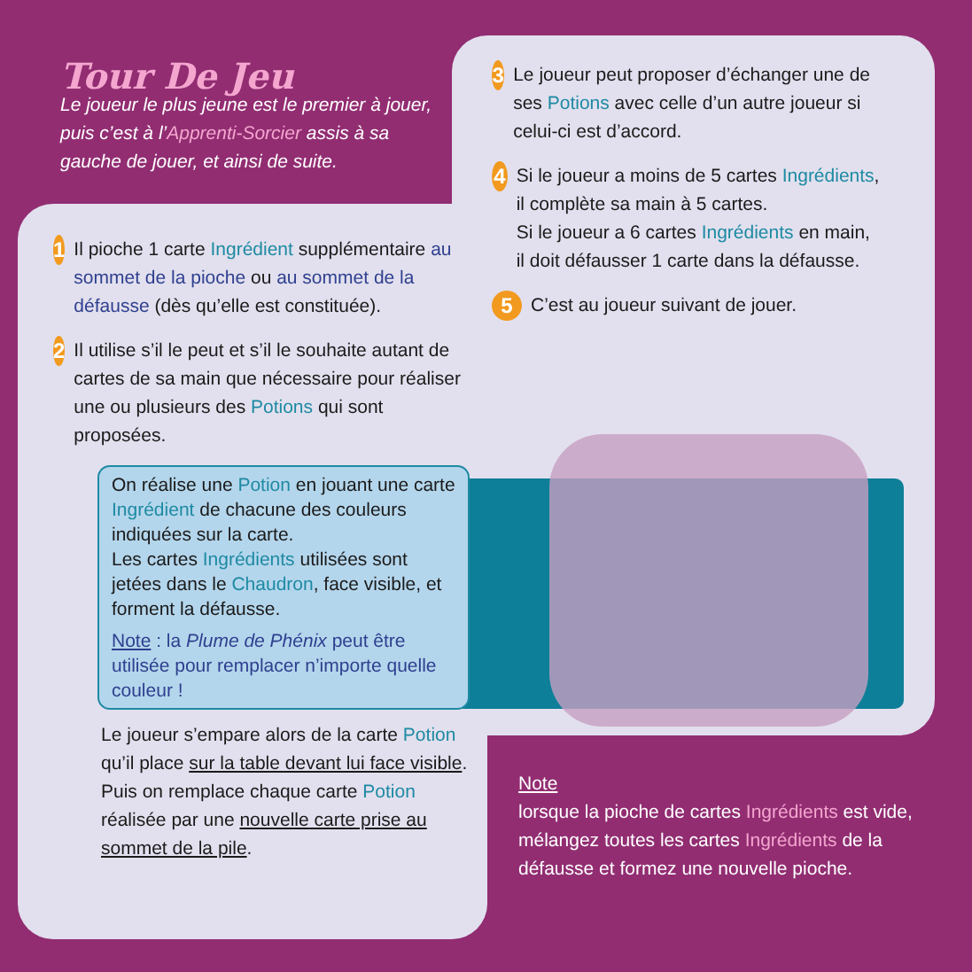Tour De Jeu
Le joueur le plus jeune est le premier à jouer, puis c’est à l’Apprenti-Sorcier assis à sa gauche de jouer, et ainsi de suite.
1
Il pioche 1 carte Ingrédient supplémentaire au sommet de la pioche ou au sommet de la défausse (dès qu’elle est constituée).
2
Il utilise s’il le peut et s’il le souhaite autant de cartes de sa main que nécessaire pour réaliser une ou plusieurs des Potions qui sont proposées.
On réalise une Potion en jouant une carte Ingrédient de chacune des couleurs indiquées sur la carte.
Les cartes Ingrédients utilisées sont jetées dans le Chaudron, face visible, et forment la défausse.
Note : la Plume de Phénix peut être utilisée pour remplacer n’importe quelle couleur !
Le joueur s’empare alors de la carte Potion qu’il place sur la table devant lui face visible.
Puis on remplace chaque carte Potion réalisée par une nouvelle carte prise au sommet de la pile.
3
Le joueur peut proposer d’échanger une de ses Potions avec celle d’un autre joueur si celui-ci est d’accord.
4
Si le joueur a moins de 5 cartes Ingrédients, il complète sa main à 5 cartes.
Si le joueur a 6 cartes Ingrédients en main, il doit défausser 1 carte dans la défausse.
5
C’est au joueur suivant de jouer.
Note
lorsque la pioche de cartes Ingrédients est vide, mélangez toutes les cartes Ingrédients de la défausse et formez une nouvelle pioche.